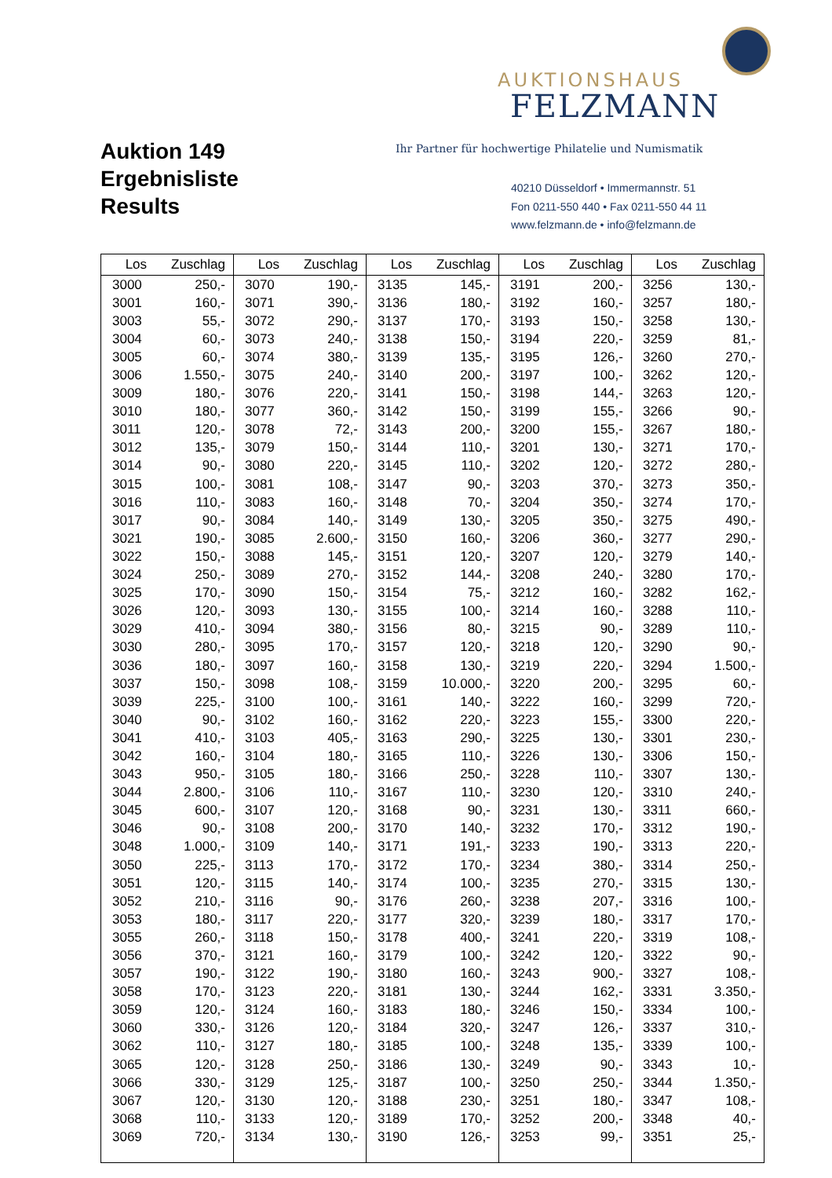Auktion 149
Ergebnisliste
Results
AUKTIONSHAUS
FELZMANN
Ihr Partner für hochwertige Philatelie und Numismatik
40210 Düsseldorf • Immermannstr. 51
Fon 0211-550 440 • Fax 0211-550 44 11
www.felzmann.de • info@felzmann.de
| Los | Zuschlag | Los | Zuschlag | Los | Zuschlag | Los | Zuschlag | Los | Zuschlag |
| --- | --- | --- | --- | --- | --- | --- | --- | --- | --- |
| 3000 | 250,- | 3070 | 190,- | 3135 | 145,- | 3191 | 200,- | 3256 | 130,- |
| 3001 | 160,- | 3071 | 390,- | 3136 | 180,- | 3192 | 160,- | 3257 | 180,- |
| 3003 | 55,- | 3072 | 290,- | 3137 | 170,- | 3193 | 150,- | 3258 | 130,- |
| 3004 | 60,- | 3073 | 240,- | 3138 | 150,- | 3194 | 220,- | 3259 | 81,- |
| 3005 | 60,- | 3074 | 380,- | 3139 | 135,- | 3195 | 126,- | 3260 | 270,- |
| 3006 | 1.550,- | 3075 | 240,- | 3140 | 200,- | 3197 | 100,- | 3262 | 120,- |
| 3009 | 180,- | 3076 | 220,- | 3141 | 150,- | 3198 | 144,- | 3263 | 120,- |
| 3010 | 180,- | 3077 | 360,- | 3142 | 150,- | 3199 | 155,- | 3266 | 90,- |
| 3011 | 120,- | 3078 | 72,- | 3143 | 200,- | 3200 | 155,- | 3267 | 180,- |
| 3012 | 135,- | 3079 | 150,- | 3144 | 110,- | 3201 | 130,- | 3271 | 170,- |
| 3014 | 90,- | 3080 | 220,- | 3145 | 110,- | 3202 | 120,- | 3272 | 280,- |
| 3015 | 100,- | 3081 | 108,- | 3147 | 90,- | 3203 | 370,- | 3273 | 350,- |
| 3016 | 110,- | 3083 | 160,- | 3148 | 70,- | 3204 | 350,- | 3274 | 170,- |
| 3017 | 90,- | 3084 | 140,- | 3149 | 130,- | 3205 | 350,- | 3275 | 490,- |
| 3021 | 190,- | 3085 | 2.600,- | 3150 | 160,- | 3206 | 360,- | 3277 | 290,- |
| 3022 | 150,- | 3088 | 145,- | 3151 | 120,- | 3207 | 120,- | 3279 | 140,- |
| 3024 | 250,- | 3089 | 270,- | 3152 | 144,- | 3208 | 240,- | 3280 | 170,- |
| 3025 | 170,- | 3090 | 150,- | 3154 | 75,- | 3212 | 160,- | 3282 | 162,- |
| 3026 | 120,- | 3093 | 130,- | 3155 | 100,- | 3214 | 160,- | 3288 | 110,- |
| 3029 | 410,- | 3094 | 380,- | 3156 | 80,- | 3215 | 90,- | 3289 | 110,- |
| 3030 | 280,- | 3095 | 170,- | 3157 | 120,- | 3218 | 120,- | 3290 | 90,- |
| 3036 | 180,- | 3097 | 160,- | 3158 | 130,- | 3219 | 220,- | 3294 | 1.500,- |
| 3037 | 150,- | 3098 | 108,- | 3159 | 10.000,- | 3220 | 200,- | 3295 | 60,- |
| 3039 | 225,- | 3100 | 100,- | 3161 | 140,- | 3222 | 160,- | 3299 | 720,- |
| 3040 | 90,- | 3102 | 160,- | 3162 | 220,- | 3223 | 155,- | 3300 | 220,- |
| 3041 | 410,- | 3103 | 405,- | 3163 | 290,- | 3225 | 130,- | 3301 | 230,- |
| 3042 | 160,- | 3104 | 180,- | 3165 | 110,- | 3226 | 130,- | 3306 | 150,- |
| 3043 | 950,- | 3105 | 180,- | 3166 | 250,- | 3228 | 110,- | 3307 | 130,- |
| 3044 | 2.800,- | 3106 | 110,- | 3167 | 110,- | 3230 | 120,- | 3310 | 240,- |
| 3045 | 600,- | 3107 | 120,- | 3168 | 90,- | 3231 | 130,- | 3311 | 660,- |
| 3046 | 90,- | 3108 | 200,- | 3170 | 140,- | 3232 | 170,- | 3312 | 190,- |
| 3048 | 1.000,- | 3109 | 140,- | 3171 | 191,- | 3233 | 190,- | 3313 | 220,- |
| 3050 | 225,- | 3113 | 170,- | 3172 | 170,- | 3234 | 380,- | 3314 | 250,- |
| 3051 | 120,- | 3115 | 140,- | 3174 | 100,- | 3235 | 270,- | 3315 | 130,- |
| 3052 | 210,- | 3116 | 90,- | 3176 | 260,- | 3238 | 207,- | 3316 | 100,- |
| 3053 | 180,- | 3117 | 220,- | 3177 | 320,- | 3239 | 180,- | 3317 | 170,- |
| 3055 | 260,- | 3118 | 150,- | 3178 | 400,- | 3241 | 220,- | 3319 | 108,- |
| 3056 | 370,- | 3121 | 160,- | 3179 | 100,- | 3242 | 120,- | 3322 | 90,- |
| 3057 | 190,- | 3122 | 190,- | 3180 | 160,- | 3243 | 900,- | 3327 | 108,- |
| 3058 | 170,- | 3123 | 220,- | 3181 | 130,- | 3244 | 162,- | 3331 | 3.350,- |
| 3059 | 120,- | 3124 | 160,- | 3183 | 180,- | 3246 | 150,- | 3334 | 100,- |
| 3060 | 330,- | 3126 | 120,- | 3184 | 320,- | 3247 | 126,- | 3337 | 310,- |
| 3062 | 110,- | 3127 | 180,- | 3185 | 100,- | 3248 | 135,- | 3339 | 100,- |
| 3065 | 120,- | 3128 | 250,- | 3186 | 130,- | 3249 | 90,- | 3343 | 10,- |
| 3066 | 330,- | 3129 | 125,- | 3187 | 100,- | 3250 | 250,- | 3344 | 1.350,- |
| 3067 | 120,- | 3130 | 120,- | 3188 | 230,- | 3251 | 180,- | 3347 | 108,- |
| 3068 | 110,- | 3133 | 120,- | 3189 | 170,- | 3252 | 200,- | 3348 | 40,- |
| 3069 | 720,- | 3134 | 130,- | 3190 | 126,- | 3253 | 99,- | 3351 | 25,- |